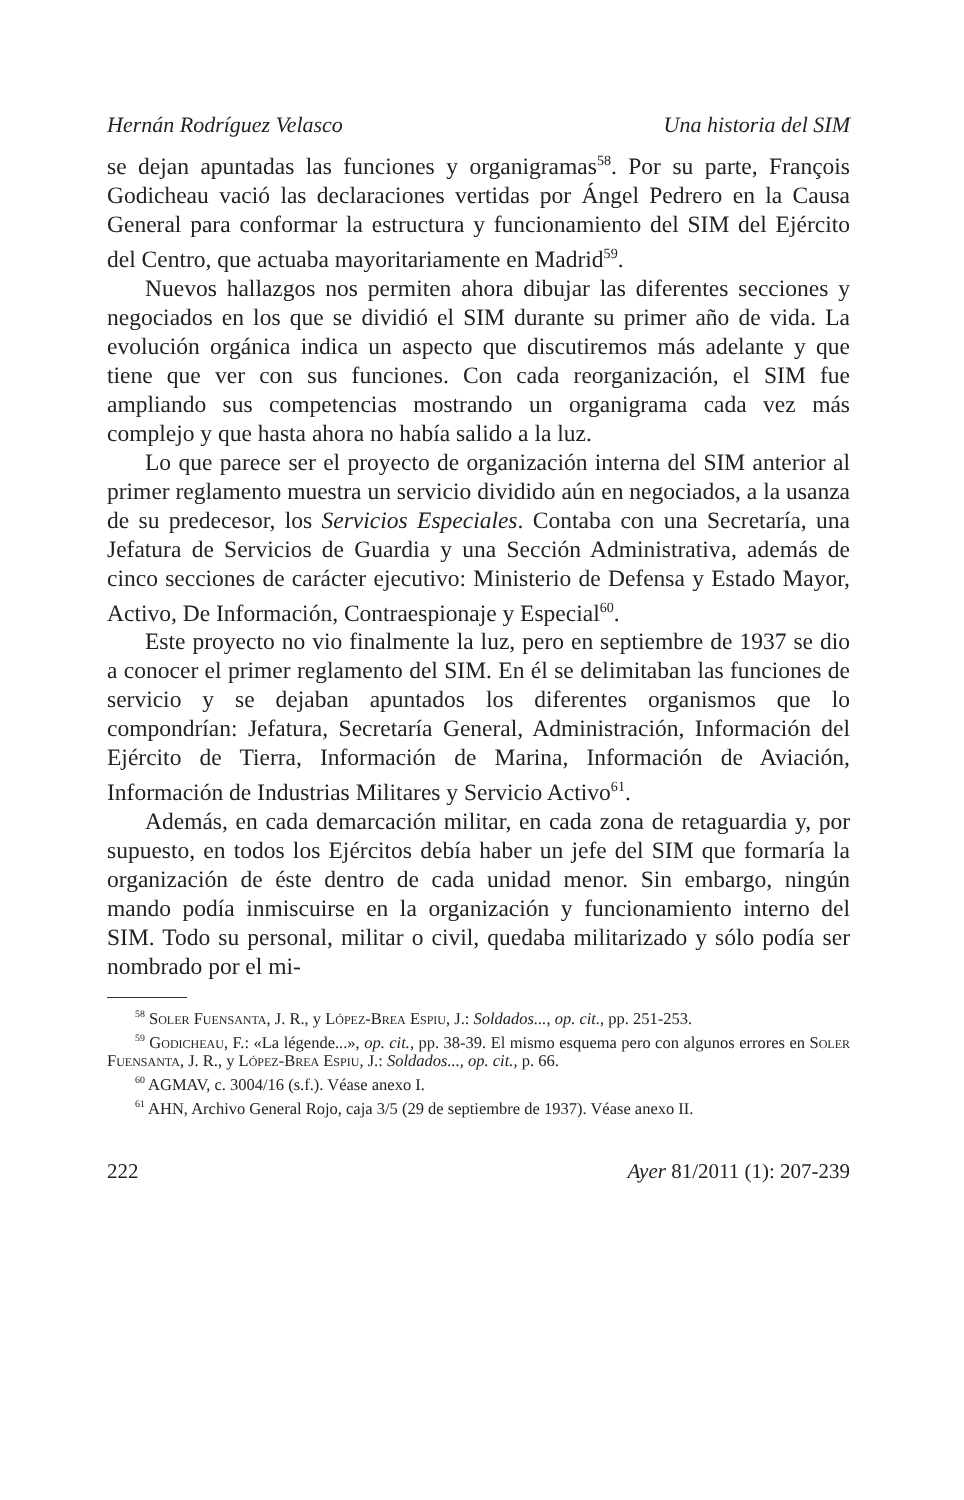Hernán Rodríguez Velasco Una historia del SIM
se dejan apuntadas las funciones y organigramas<sup>58</sup>. Por su parte, François Godicheau vació las declaraciones vertidas por Ángel Pedrero en la Causa General para conformar la estructura y funcionamiento del SIM del Ejército del Centro, que actuaba mayoritariamente en Madrid<sup>59</sup>.
Nuevos hallazgos nos permiten ahora dibujar las diferentes secciones y negociados en los que se dividió el SIM durante su primer año de vida. La evolución orgánica indica un aspecto que discutiremos más adelante y que tiene que ver con sus funciones. Con cada reorganización, el SIM fue ampliando sus competencias mostrando un organigrama cada vez más complejo y que hasta ahora no había salido a la luz.
Lo que parece ser el proyecto de organización interna del SIM anterior al primer reglamento muestra un servicio dividido aún en negociados, a la usanza de su predecesor, los Servicios Especiales. Contaba con una Secretaría, una Jefatura de Servicios de Guardia y una Sección Administrativa, además de cinco secciones de carácter ejecutivo: Ministerio de Defensa y Estado Mayor, Activo, De Información, Contraespionaje y Especial<sup>60</sup>.
Este proyecto no vio finalmente la luz, pero en septiembre de 1937 se dio a conocer el primer reglamento del SIM. En él se delimitaban las funciones de servicio y se dejaban apuntados los diferentes organismos que lo compondrían: Jefatura, Secretaría General, Administración, Información del Ejército de Tierra, Información de Marina, Información de Aviación, Información de Industrias Militares y Servicio Activo<sup>61</sup>.
Además, en cada demarcación militar, en cada zona de retaguardia y, por supuesto, en todos los Ejércitos debía haber un jefe del SIM que formaría la organización de éste dentro de cada unidad menor. Sin embargo, ningún mando podía inmiscuirse en la organización y funcionamiento interno del SIM. Todo su personal, militar o civil, quedaba militarizado y sólo podía ser nombrado por el mi-
<sup>58</sup> Soler Fuensanta, J. R., y López-Brea Espiu, J.: Soldados..., op. cit., pp. 251-253.
<sup>59</sup> Godicheau, F.: «La légende...», op. cit., pp. 38-39. El mismo esquema pero con algunos errores en Soler Fuensanta, J. R., y López-Brea Espiu, J.: Soldados..., op. cit., p. 66.
<sup>60</sup> AGMAV, c. 3004/16 (s.f.). Véase anexo I.
<sup>61</sup> AHN, Archivo General Rojo, caja 3/5 (29 de septiembre de 1937). Véase anexo II.
222 Ayer 81/2011 (1): 207-239